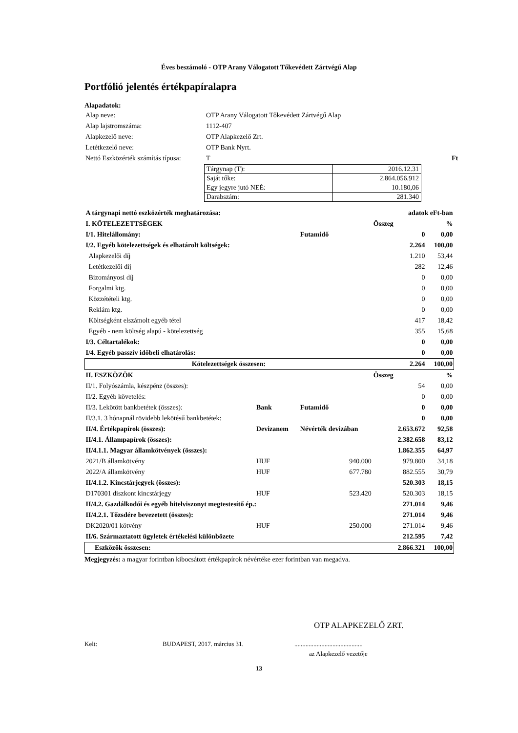Éves beszámoló - OTP Arany Válogatott Tőkevédett Zártvégű Alap
Portfólió jelentés értékpapíralapra
Alapadatok:
| Alap neve: | OTP Arany Válogatott Tőkevédett Zártvégű Alap |
| Alap lajstromszáma: | 1112-407 |
| Alapkezelő neve: | OTP Alapkezelő Zrt. |
| Letétkezelő neve: | OTP Bank Nyrt. |
| Nettó Eszközérték számítás típusa: | T Ft |
| Tárgynap (T): | 2016.12.31 |
| Saját tőke: | 2.864.056.912 |
| Egy jegyre jutó NEÉ: | 10.180,06 |
| Darabszám: | 281.340 |
| A tárgynapi nettó eszközérték meghatározása: | | | adatok eFt-ban | |
| I. KÖTELEZETTSÉGEK | | | Összeg | % |
| I/1. Hitelállomány: | | Futamidő | 0 | 0,00 |
| I/2. Egyéb kötelezettségek és elhatárolt költségek: | | | 2.264 | 100,00 |
| Alapkezelői díj | | | 1.210 | 53,44 |
| Letétkezelői díj | | | 282 | 12,46 |
| Bizományosi díj | | | 0 | 0,00 |
| Forgalmi ktg. | | | 0 | 0,00 |
| Közzétételi ktg. | | | 0 | 0,00 |
| Reklám ktg. | | | 0 | 0,00 |
| Költségként elszámolt egyéb tétel | | | 417 | 18,42 |
| Egyéb - nem költség alapú - kötelezettség | | | 355 | 15,68 |
| I/3. Céltartalékok: | | | 0 | 0,00 |
| I/4. Egyéb passzív időbeli elhatárolás: | | | 0 | 0,00 |
| Kötelezettségek összesen: | | | 2.264 | 100,00 |
| II. ESZKÖZÖK | | | Összeg | % |
| II/1. Folyószámla, készpénz (összes): | | | 54 | 0,00 |
| II/2. Egyéb követelés: | | | 0 | 0,00 |
| II/3. Lekötött bankbetétek (összes): | Bank | Futamidő | 0 | 0,00 |
| II/3.1. 3 hónapnál rövidebb lekötésű bankbetétek: | | | 0 | 0,00 |
| II/4. Értékpapírok (összes): | Devizanem | Névérték devizában | 2.653.672 | 92,58 |
| II/4.1. Állampapírok (összes): | | | 2.382.658 | 83,12 |
| II/4.1.1. Magyar államkötvények (összes): | | | 1.862.355 | 64,97 |
| 2021/B államkötvény | HUF | 940.000 | 979.800 | 34,18 |
| 2022/A államkötvény | HUF | 677.780 | 882.555 | 30,79 |
| II/4.1.2. Kincstárjegyek (összes): | | | 520.303 | 18,15 |
| D170301 diszkont kincstárjegy | HUF | 523.420 | 520.303 | 18,15 |
| II/4.2. Gazdálkodói és egyéb hitelviszonyt megtestesítő ép.: | | | 271.014 | 9,46 |
| II/4.2.1. Tőzsdére bevezetett (összes): | | | 271.014 | 9,46 |
| DK2020/01 kötvény | HUF | 250.000 | 271.014 | 9,46 |
| II/6. Származtatott ügyletek értékelési különbözete | | | 212.595 | 7,42 |
| Eszközök összesen: | | | 2.866.321 | 100,00 |
Megjegyzés: a magyar forintban kibocsátott értékpapírok névértéke ezer forintban van megadva.
OTP ALAPKEZELŐ ZRT.
Kelt: BUDAPEST, 2017. március 31............................................
az Alapkezelő vezetője
13